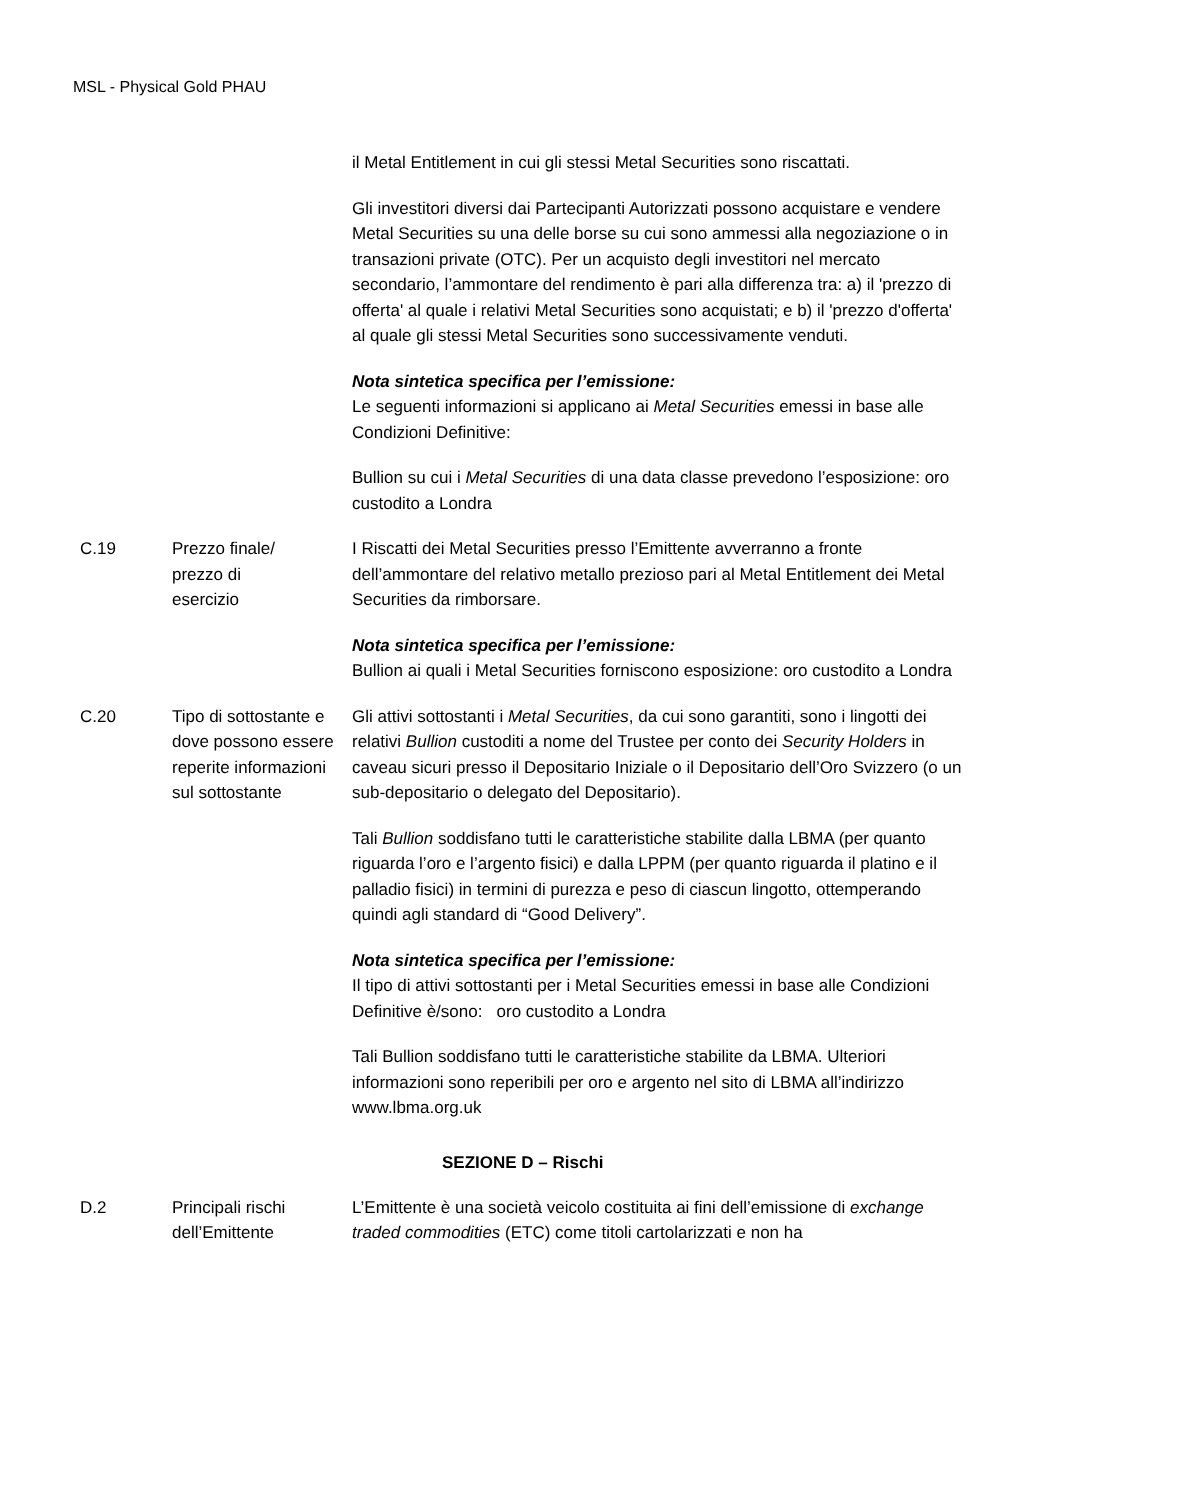MSL - Physical Gold PHAU
il Metal Entitlement in cui gli stessi Metal Securities sono riscattati.
Gli investitori diversi dai Partecipanti Autorizzati possono acquistare e vendere Metal Securities su una delle borse su cui sono ammessi alla negoziazione o in transazioni private (OTC). Per un acquisto degli investitori nel mercato secondario, l’ammontare del rendimento è pari alla differenza tra: a) il 'prezzo di offerta' al quale i relativi Metal Securities sono acquistati; e b) il 'prezzo d'offerta' al quale gli stessi Metal Securities sono successivamente venduti.
Nota sintetica specifica per l’emissione:
Le seguenti informazioni si applicano ai Metal Securities emessi in base alle Condizioni Definitive:
Bullion su cui i Metal Securities di una data classe prevedono l’esposizione: oro custodito a Londra
C.19 Prezzo finale/
prezzo di
esercizio
I Riscatti dei Metal Securities presso l’Emittente avverranno a fronte dell’ammontare del relativo metallo prezioso pari al Metal Entitlement dei Metal Securities da rimborsare.
Nota sintetica specifica per l’emissione:
Bullion ai quali i Metal Securities forniscono esposizione: oro custodito a Londra
C.20 Tipo di sottostante e dove possono essere reperite informazioni sul sottostante
Gli attivi sottostanti i Metal Securities, da cui sono garantiti, sono i lingotti dei relativi Bullion custoditi a nome del Trustee per conto dei Security Holders in caveau sicuri presso il Depositario Iniziale o il Depositario dell’Oro Svizzero (o un sub-depositario o delegato del Depositario).
Tali Bullion soddisfano tutti le caratteristiche stabilite dalla LBMA (per quanto riguarda l’oro e l’argento fisici) e dalla LPPM (per quanto riguarda il platino e il palladio fisici) in termini di purezza e peso di ciascun lingotto, ottemperando quindi agli standard di “Good Delivery”.
Nota sintetica specifica per l’emissione:
Il tipo di attivi sottostanti per i Metal Securities emessi in base alle Condizioni Definitive è/sono: oro custodito a Londra
Tali Bullion soddisfano tutti le caratteristiche stabilite da LBMA. Ulteriori informazioni sono reperibili per oro e argento nel sito di LBMA all’indirizzo www.lbma.org.uk
SEZIONE D – Rischi
D.2 Principali rischi dell’Emittente
L’Emittente è una società veicolo costituita ai fini dell’emissione di exchange traded commodities (ETC) come titoli cartolarizzati e non ha